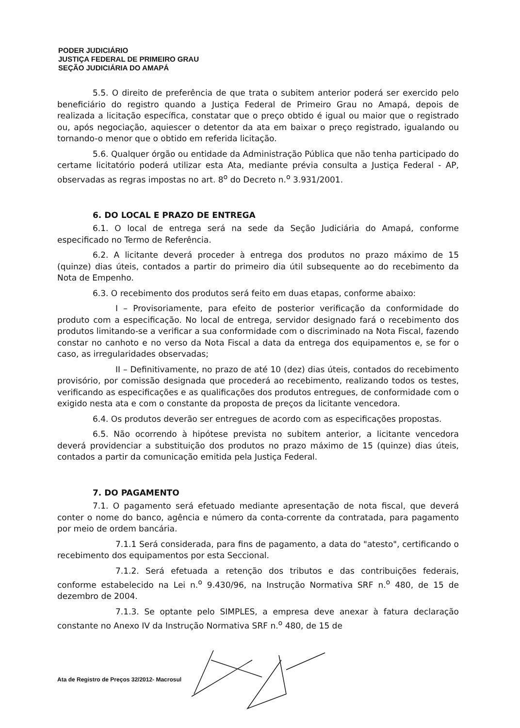PODER JUDICIÁRIO
JUSTIÇA FEDERAL DE PRIMEIRO GRAU
SEÇÃO JUDICIÁRIA DO AMAPÁ
5.5. O direito de preferência de que trata o subitem anterior poderá ser exercido pelo beneficiário do registro quando a Justiça Federal de Primeiro Grau no Amapá, depois de realizada a licitação específica, constatar que o preço obtido é igual ou maior que o registrado ou, após negociação, aquiescer o detentor da ata em baixar o preço registrado, igualando ou tornando-o menor que o obtido em referida licitação.
5.6. Qualquer órgão ou entidade da Administração Pública que não tenha participado do certame licitatório poderá utilizar esta Ata, mediante prévia consulta a Justiça Federal - AP, observadas as regras impostas no art. 8<sup>o</sup> do Decreto n.<sup>o</sup> 3.931/2001.
6. DO LOCAL E PRAZO DE ENTREGA
6.1. O local de entrega será na sede da Seção Judiciária do Amapá, conforme especificado no Termo de Referência.
6.2. A licitante deverá proceder à entrega dos produtos no prazo máximo de 15 (quinze) dias úteis, contados a partir do primeiro dia útil subsequente ao do recebimento da Nota de Empenho.
6.3. O recebimento dos produtos será feito em duas etapas, conforme abaixo:
I – Provisoriamente, para efeito de posterior verificação da conformidade do produto com a especificação. No local de entrega, servidor designado fará o recebimento dos produtos limitando-se a verificar a sua conformidade com o discriminado na Nota Fiscal, fazendo constar no canhoto e no verso da Nota Fiscal a data da entrega dos equipamentos e, se for o caso, as irregularidades observadas;
II – Definitivamente, no prazo de até 10 (dez) dias úteis, contados do recebimento provisório, por comissão designada que procederá ao recebimento, realizando todos os testes, verificando as especificações e as qualificações dos produtos entregues, de conformidade com o exigido nesta ata e com o constante da proposta de preços da licitante vencedora.
6.4. Os produtos deverão ser entregues de acordo com as especificações propostas.
6.5. Não ocorrendo à hipótese prevista no subitem anterior, a licitante vencedora deverá providenciar a substituição dos produtos no prazo máximo de 15 (quinze) dias úteis, contados a partir da comunicação emitida pela Justiça Federal.
7. DO PAGAMENTO
7.1. O pagamento será efetuado mediante apresentação de nota fiscal, que deverá conter o nome do banco, agência e número da conta-corrente da contratada, para pagamento por meio de ordem bancária.
7.1.1 Será considerada, para fins de pagamento, a data do "atesto", certificando o recebimento dos equipamentos por esta Seccional.
7.1.2. Será efetuada a retenção dos tributos e das contribuições federais, conforme estabelecido na Lei n.<sup>o</sup> 9.430/96, na Instrução Normativa SRF n.<sup>o</sup> 480, de 15 de dezembro de 2004.
7.1.3. Se optante pelo SIMPLES, a empresa deve anexar à fatura declaração constante no Anexo IV da Instrução Normativa SRF n.<sup>o</sup> 480, de 15 de
Ata de Registro de Preços 32/2012- Macrosul